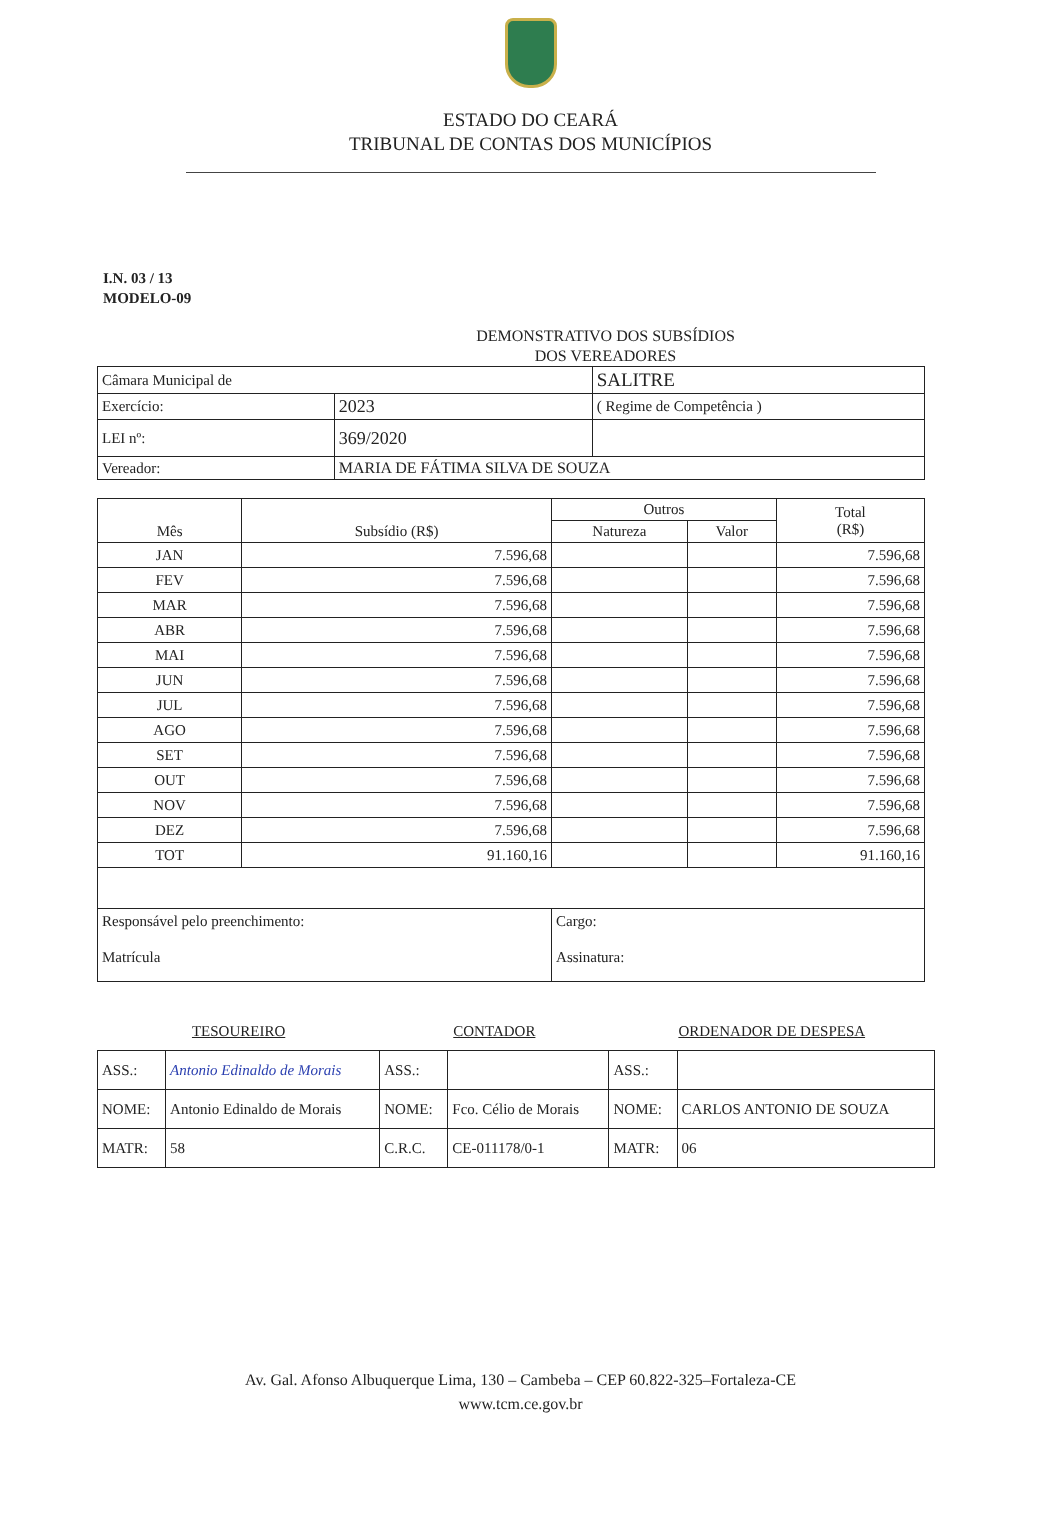ESTADO DO CEARÁ
TRIBUNAL DE CONTAS DOS MUNICÍPIOS
I.N. 03 / 13
MODELO-09
DEMONSTRATIVO DOS SUBSÍDIOS
DOS VEREADORES
| Câmara Municipal de | | SALITRE |
| Exercício: | 2023 | ( Regime de Competência ) |
| LEI nº: | 369/2020 | |
| Vereador: | MARIA DE FÁTIMA SILVA DE SOUZA | |
| Mês | Subsídio (R$) | Outros | | Total (R$) |
| --- | --- | --- | --- | --- |
| | | Natureza | Valor | |
| JAN | 7.596,68 | | | 7.596,68 |
| FEV | 7.596,68 | | | 7.596,68 |
| MAR | 7.596,68 | | | 7.596,68 |
| ABR | 7.596,68 | | | 7.596,68 |
| MAI | 7.596,68 | | | 7.596,68 |
| JUN | 7.596,68 | | | 7.596,68 |
| JUL | 7.596,68 | | | 7.596,68 |
| AGO | 7.596,68 | | | 7.596,68 |
| SET | 7.596,68 | | | 7.596,68 |
| OUT | 7.596,68 | | | 7.596,68 |
| NOV | 7.596,68 | | | 7.596,68 |
| DEZ | 7.596,68 | | | 7.596,68 |
| TOT | 91.160,16 | | | 91.160,16 |
| Responsável pelo preenchimento: | | Cargo: | | |
| Matrícula | | Assinatura: | | |
| TESOUREIRO | | CONTADOR | | ORDENADOR DE DESPESA | |
| ASS.: | Antonio Edinaldo de Morais | ASS.: | | ASS.: | |
| NOME: | Antonio Edinaldo de Morais | NOME: | Fco. Célio de Morais | NOME: | CARLOS ANTONIO DE SOUZA |
| MATR: | 58 | C.R.C. | CE-011178/0-1 | MATR: | 06 |
Av. Gal. Afonso Albuquerque Lima, 130 – Cambeba – CEP 60.822-325–Fortaleza-CE
www.tcm.ce.gov.br